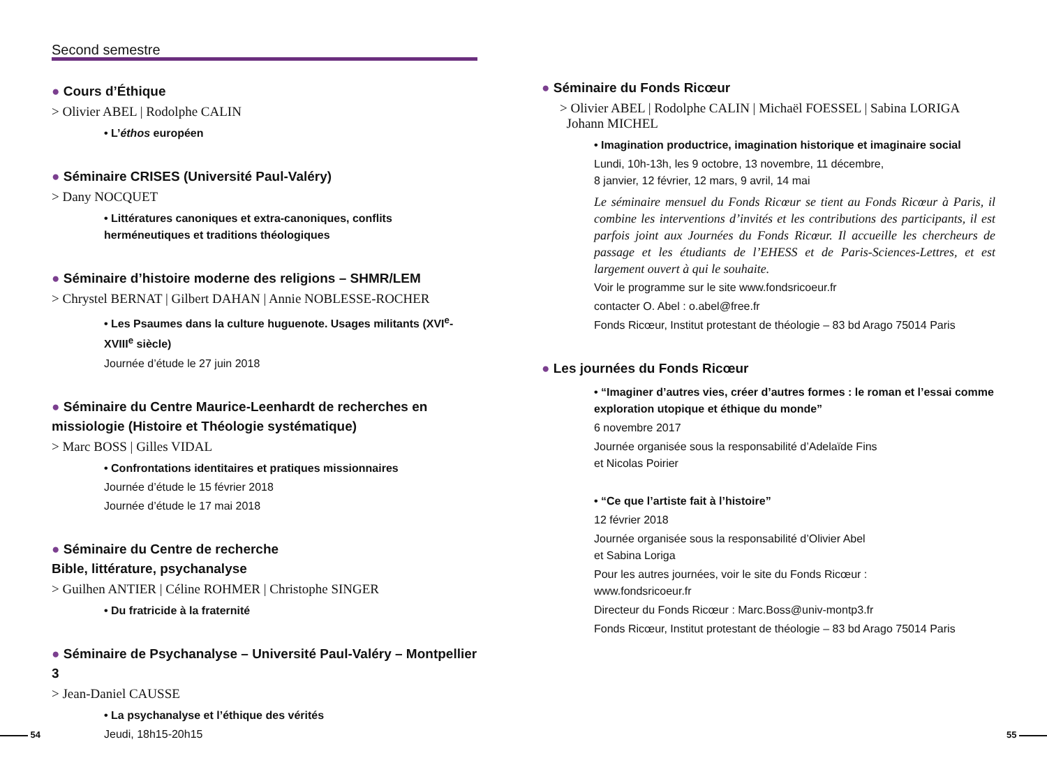Second semestre
● Cours d’Éthique
> Olivier ABEL | Rodolphe CALIN
• L’éthos européen
● Séminaire CRISES (Université Paul-Valéry)
> Dany NOCQUET
• Littératures canoniques et extra-canoniques, conflits herméneutiques et traditions théologiques
● Séminaire d’histoire moderne des religions – SHMR/LEM
> Chrystel BERNAT | Gilbert DAHAN | Annie NOBLESSE-ROCHER
• Les Psaumes dans la culture huguenote. Usages militants (XVI<sup>e</sup>-XVIII<sup>e</sup> siècle)
Journée d’étude le 27 juin 2018
● Séminaire du Centre Maurice-Leenhardt de recherches en missiologie (Histoire et Théologie systématique)
> Marc BOSS | Gilles VIDAL
• Confrontations identitaires et pratiques missionnaires
Journée d’étude le 15 février 2018
Journée d’étude le 17 mai 2018
● Séminaire du Centre de recherche
Bible, littérature, psychanalyse
> Guilhen ANTIER | Céline ROHMER | Christophe SINGER
• Du fratricide à la fraternité
● Séminaire de Psychanalyse – Université Paul-Valéry – Montpellier 3
> Jean-Daniel CAUSSE
• La psychanalyse et l’éthique des vérités
Jeudi, 18h15-20h15
● Séminaire du Fonds Ricœur
> Olivier ABEL | Rodolphe CALIN | Michaël FOESSEL | Sabina LORIGA
Johann MICHEL
• Imagination productrice, imagination historique et imaginaire social
Lundi, 10h-13h, les 9 octobre, 13 novembre, 11 décembre,
8 janvier, 12 février, 12 mars, 9 avril, 14 mai
Le séminaire mensuel du Fonds Ricœur se tient au Fonds Ricœur à Paris, il combine les interventions d’invités et les contributions des participants, il est parfois joint aux Journées du Fonds Ricœur. Il accueille les chercheurs de passage et les étudiants de l’EHESS et de Paris-Sciences-Lettres, et est largement ouvert à qui le souhaite.
Voir le programme sur le site www.fondsricoeur.fr
contacter O. Abel : o.abel@free.fr
Fonds Ricœur, Institut protestant de théologie – 83 bd Arago 75014 Paris
● Les journées du Fonds Ricœur
• “Imaginer d’autres vies, créer d’autres formes : le roman et l’essai comme exploration utopique et éthique du monde”
6 novembre 2017
Journée organisée sous la responsabilité d’Adelaïde Fins
et Nicolas Poirier
• “Ce que l’artiste fait à l’histoire”
12 février 2018
Journée organisée sous la responsabilité d’Olivier Abel
et Sabina Loriga
Pour les autres journées, voir le site du Fonds Ricœur :
www.fondsricoeur.fr
Directeur du Fonds Ricœur : Marc.Boss@univ-montp3.fr
Fonds Ricœur, Institut protestant de théologie – 83 bd Arago 75014 Paris
54 55